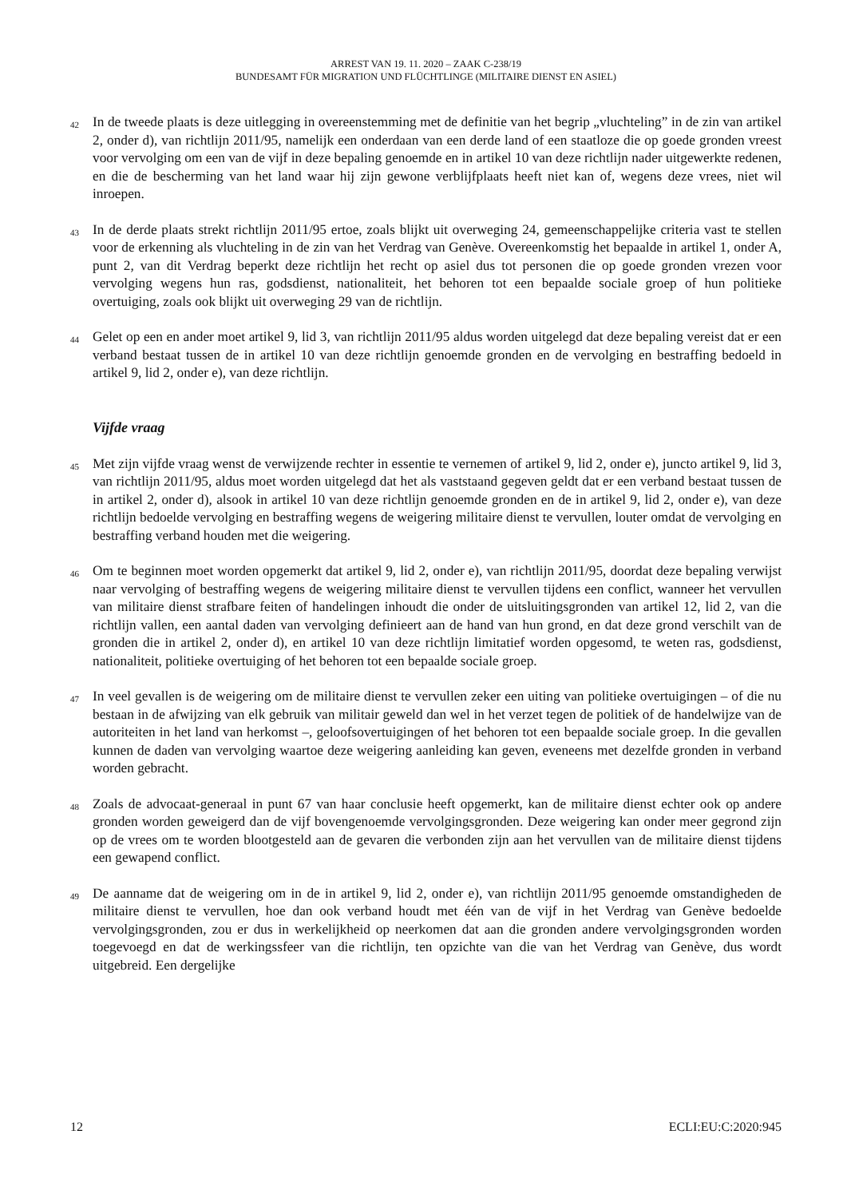ARREST VAN 19. 11. 2020 – ZAAK C-238/19
BUNDESAMT FÜR MIGRATION UND FLÜCHTLINGE (MILITAIRE DIENST EN ASIEL)
42
In de tweede plaats is deze uitlegging in overeenstemming met de definitie van het begrip „vluchteling” in de zin van artikel 2, onder d), van richtlijn 2011/95, namelijk een onderdaan van een derde land of een staatloze die op goede gronden vreest voor vervolging om een van de vijf in deze bepaling genoemde en in artikel 10 van deze richtlijn nader uitgewerkte redenen, en die de bescherming van het land waar hij zijn gewone verblijfplaats heeft niet kan of, wegens deze vrees, niet wil inroepen.
43
In de derde plaats strekt richtlijn 2011/95 ertoe, zoals blijkt uit overweging 24, gemeenschappelijke criteria vast te stellen voor de erkenning als vluchteling in de zin van het Verdrag van Genève. Overeenkomstig het bepaalde in artikel 1, onder A, punt 2, van dit Verdrag beperkt deze richtlijn het recht op asiel dus tot personen die op goede gronden vrezen voor vervolging wegens hun ras, godsdienst, nationaliteit, het behoren tot een bepaalde sociale groep of hun politieke overtuiging, zoals ook blijkt uit overweging 29 van de richtlijn.
44
Gelet op een en ander moet artikel 9, lid 3, van richtlijn 2011/95 aldus worden uitgelegd dat deze bepaling vereist dat er een verband bestaat tussen de in artikel 10 van deze richtlijn genoemde gronden en de vervolging en bestraffing bedoeld in artikel 9, lid 2, onder e), van deze richtlijn.
Vijfde vraag
45
Met zijn vijfde vraag wenst de verwijzende rechter in essentie te vernemen of artikel 9, lid 2, onder e), juncto artikel 9, lid 3, van richtlijn 2011/95, aldus moet worden uitgelegd dat het als vaststaand gegeven geldt dat er een verband bestaat tussen de in artikel 2, onder d), alsook in artikel 10 van deze richtlijn genoemde gronden en de in artikel 9, lid 2, onder e), van deze richtlijn bedoelde vervolging en bestraffing wegens de weigering militaire dienst te vervullen, louter omdat de vervolging en bestraffing verband houden met die weigering.
46
Om te beginnen moet worden opgemerkt dat artikel 9, lid 2, onder e), van richtlijn 2011/95, doordat deze bepaling verwijst naar vervolging of bestraffing wegens de weigering militaire dienst te vervullen tijdens een conflict, wanneer het vervullen van militaire dienst strafbare feiten of handelingen inhoudt die onder de uitsluitingsgronden van artikel 12, lid 2, van die richtlijn vallen, een aantal daden van vervolging definieert aan de hand van hun grond, en dat deze grond verschilt van de gronden die in artikel 2, onder d), en artikel 10 van deze richtlijn limitatief worden opgesomd, te weten ras, godsdienst, nationaliteit, politieke overtuiging of het behoren tot een bepaalde sociale groep.
47
In veel gevallen is de weigering om de militaire dienst te vervullen zeker een uiting van politieke overtuigingen – of die nu bestaan in de afwijzing van elk gebruik van militair geweld dan wel in het verzet tegen de politiek of de handelwijze van de autoriteiten in het land van herkomst –, geloofsovertuigingen of het behoren tot een bepaalde sociale groep. In die gevallen kunnen de daden van vervolging waartoe deze weigering aanleiding kan geven, eveneens met dezelfde gronden in verband worden gebracht.
48
Zoals de advocaat-generaal in punt 67 van haar conclusie heeft opgemerkt, kan de militaire dienst echter ook op andere gronden worden geweigerd dan de vijf bovengenoemde vervolgingsgronden. Deze weigering kan onder meer gegrond zijn op de vrees om te worden blootgesteld aan de gevaren die verbonden zijn aan het vervullen van de militaire dienst tijdens een gewapend conflict.
49
De aanname dat de weigering om in de in artikel 9, lid 2, onder e), van richtlijn 2011/95 genoemde omstandigheden de militaire dienst te vervullen, hoe dan ook verband houdt met één van de vijf in het Verdrag van Genève bedoelde vervolgingsgronden, zou er dus in werkelijkheid op neerkomen dat aan die gronden andere vervolgingsgronden worden toegevoegd en dat de werkingssfeer van die richtlijn, ten opzichte van die van het Verdrag van Genève, dus wordt uitgebreid. Een dergelijke
12 ECLI:EU:C:2020:945